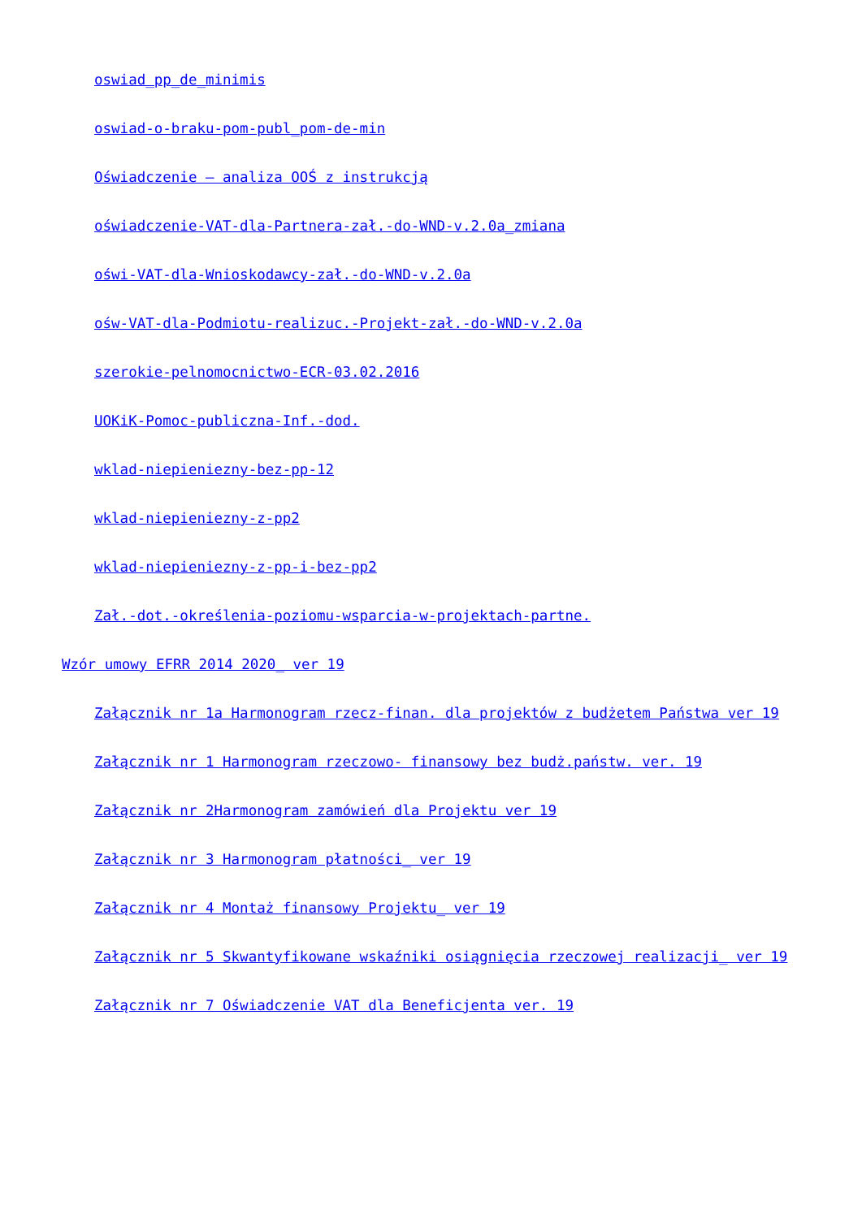oswiad_pp_de_minimis
oswiad-o-braku-pom-publ_pom-de-min
Oświadczenie – analiza OOŚ z instrukcją
oświadczenie-VAT-dla-Partnera-zał.-do-WND-v.2.0a_zmiana
oświ-VAT-dla-Wnioskodawcy-zał.-do-WND-v.2.0a
ośw-VAT-dla-Podmiotu-realizuc.-Projekt-zał.-do-WND-v.2.0a
szerokie-pelnomocnictwo-ECR-03.02.2016
UOKiK-Pomoc-publiczna-Inf.-dod.
wklad-niepieniezny-bez-pp-12
wklad-niepieniezny-z-pp2
wklad-niepieniezny-z-pp-i-bez-pp2
Zał.-dot.-określenia-poziomu-wsparcia-w-projektach-partne.
Wzór umowy EFRR 2014 2020_ ver 19
Załącznik nr 1a Harmonogram rzecz-finan. dla projektów z budżetem Państwa ver 19
Załącznik nr 1 Harmonogram rzeczowo- finansowy bez budż.państw. ver. 19
Załącznik nr 2Harmonogram zamówień dla Projektu ver 19
Załącznik nr 3 Harmonogram płatności_ ver 19
Załącznik nr 4 Montaż finansowy Projektu_ ver 19
Załącznik nr 5 Skwantyfikowane wskaźniki osiągnięcia rzeczowej realizacji_ ver 19
Załącznik nr 7 Oświadczenie VAT dla Beneficjenta ver. 19